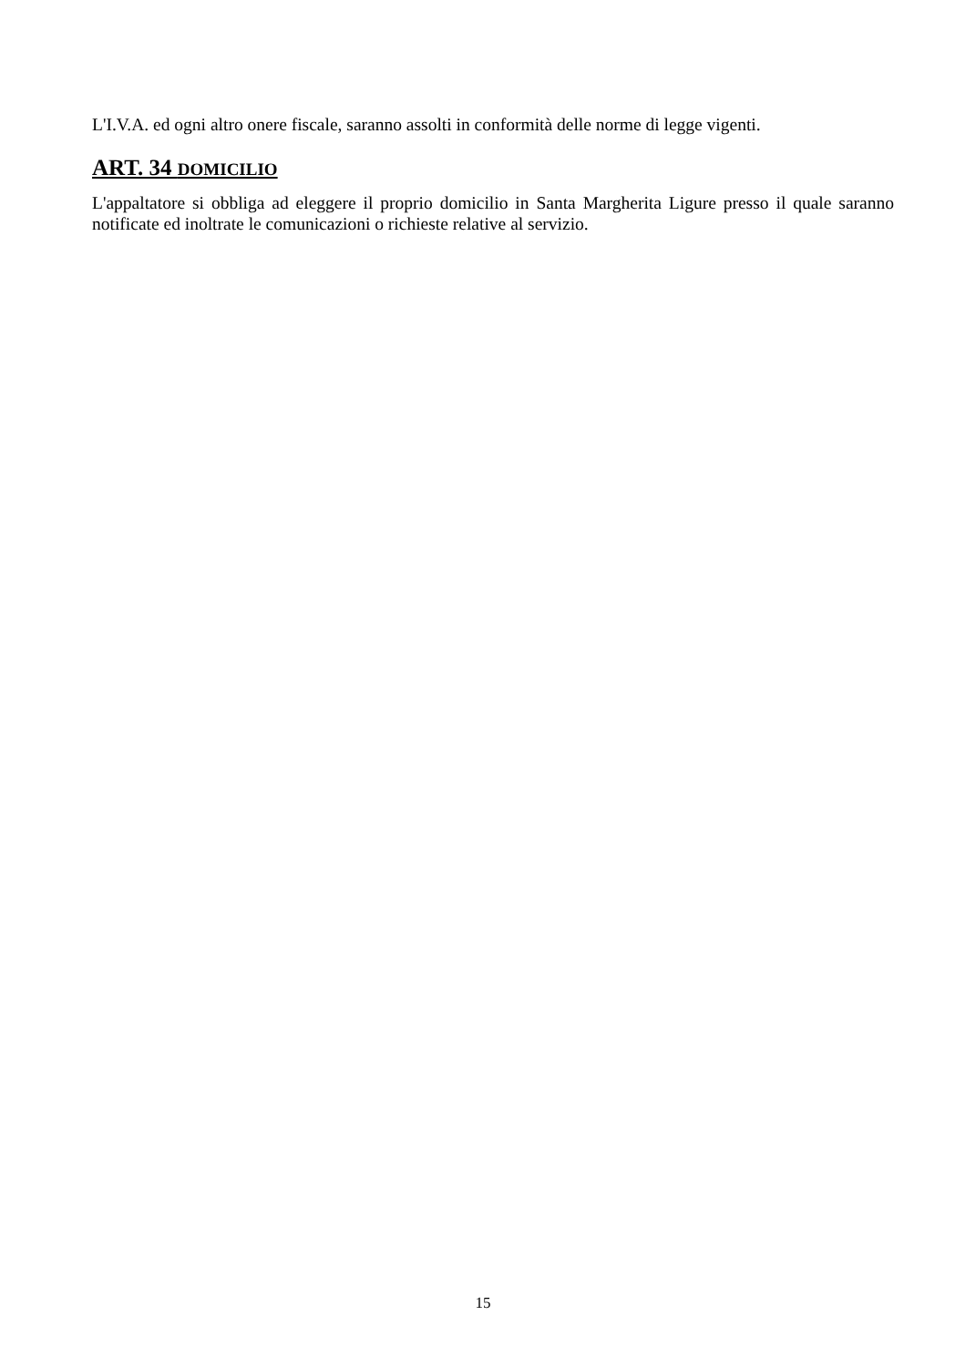L'I.V.A. ed ogni altro onere fiscale, saranno assolti in conformità delle norme di legge vigenti.
ART. 34 DOMICILIO
L'appaltatore si obbliga ad eleggere il proprio domicilio in Santa Margherita Ligure presso il quale saranno notificate ed inoltrate le comunicazioni o richieste relative al servizio.
15